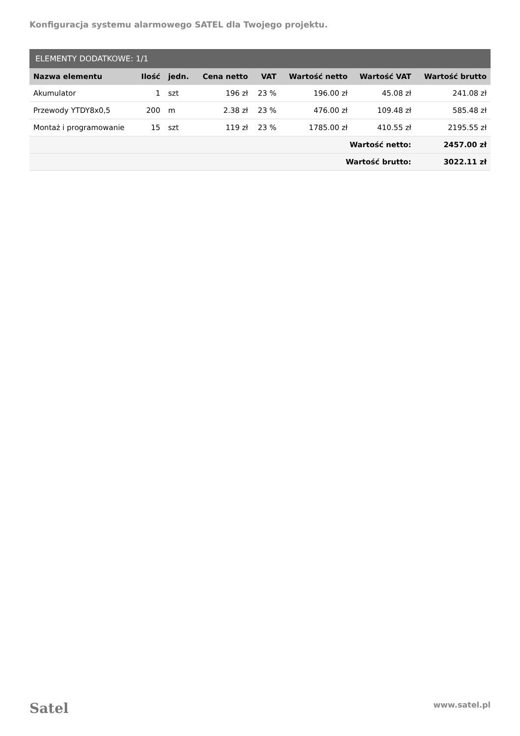Konfiguracja systemu alarmowego SATEL dla Twojego projektu.
| ELEMENTY DODATKOWE: 1/1 | | | | | | | |
| --- | --- | --- | --- | --- | --- | --- | --- |
| Nazwa elementu | Ilość | jedn. | Cena netto | VAT | Wartość netto | Wartość VAT | Wartość brutto |
| Akumulator | 1 | szt | 196 zł | 23 % | 196.00 zł | 45.08 zł | 241.08 zł |
| Przewody YTDY8x0,5 | 200 | m | 2.38 zł | 23 % | 476.00 zł | 109.48 zł | 585.48 zł |
| Montaż i programowanie | 15 | szt | 119 zł | 23 % | 1785.00 zł | 410.55 zł | 2195.55 zł |
| Wartość netto: | | | | | | | 2457.00 zł |
| Wartość brutto: | | | | | | | 3022.11 zł |
Satel www.satel.pl